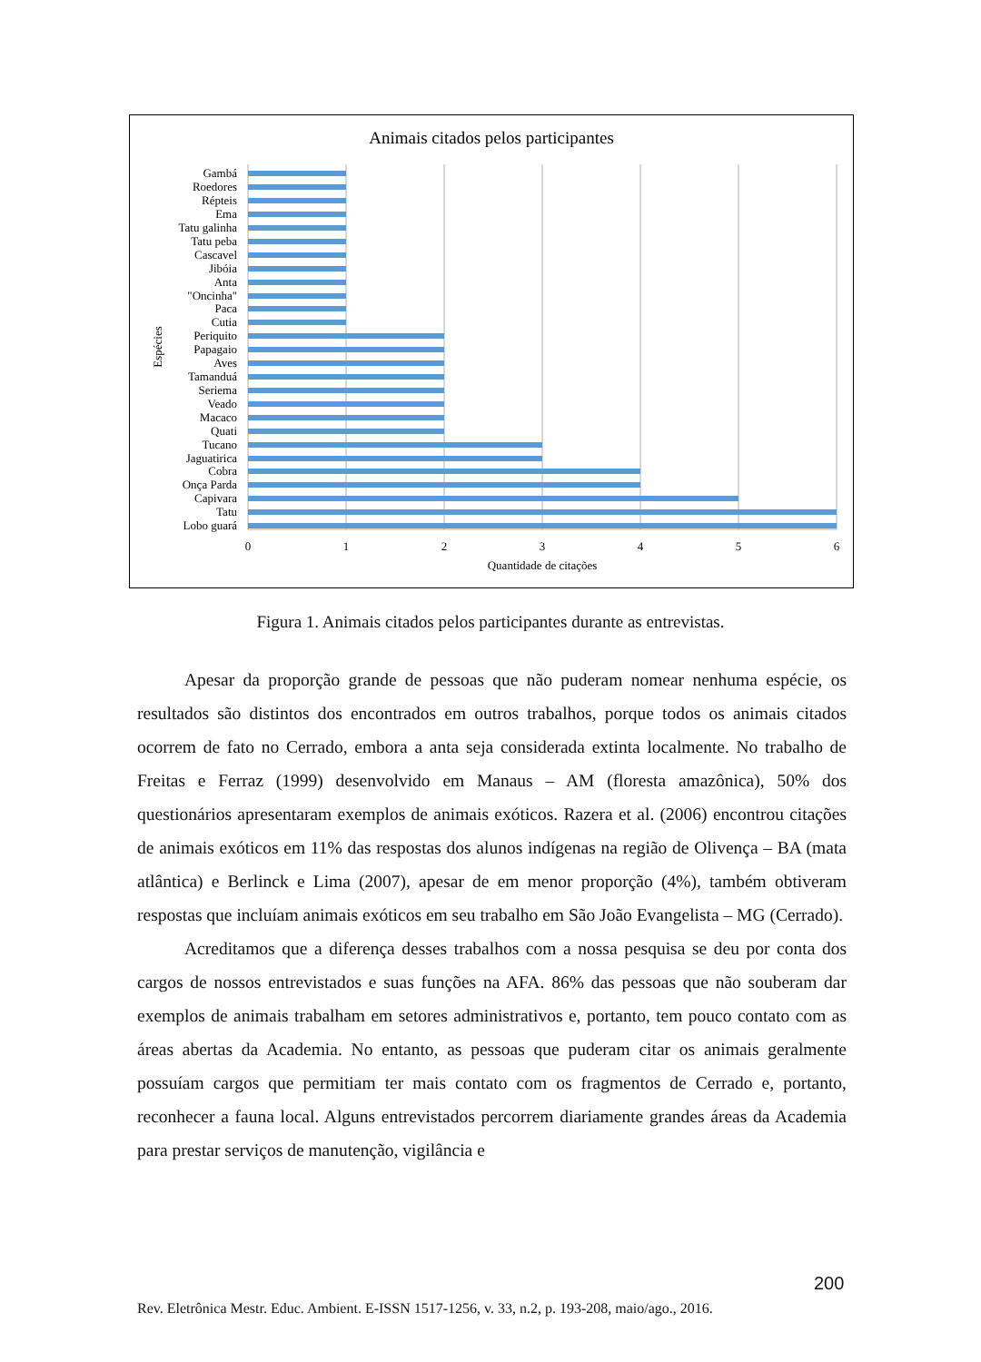Animais citados pelos participantes
Gambá
Roedores
Répteis
Ema
Tatu galinha
Tatu peba
Cascavel
Jibóia
Anta
"Oncinha"
Paca
Cutia
Periquito
Papagaio
Aves
Tamanduá
Seriema
Veado
Macaco
Quati
Tucano
Jaguatirica
Cobra
Onça Parda
Capivara
Tatu
Lobo guará
Espécies
0
1
2
3
4
5
6
Quantidade de citações
Figura 1. Animais citados pelos participantes durante as entrevistas.
Apesar da proporção grande de pessoas que não puderam nomear nenhuma espécie, os resultados são distintos dos encontrados em outros trabalhos, porque todos os animais citados ocorrem de fato no Cerrado, embora a anta seja considerada extinta localmente. No trabalho de Freitas e Ferraz (1999) desenvolvido em Manaus – AM (floresta amazônica), 50% dos questionários apresentaram exemplos de animais exóticos. Razera et al. (2006) encontrou citações de animais exóticos em 11% das respostas dos alunos indígenas na região de Olivença – BA (mata atlântica) e Berlinck e Lima (2007), apesar de em menor proporção (4%), também obtiveram respostas que incluíam animais exóticos em seu trabalho em São João Evangelista – MG (Cerrado).
Acreditamos que a diferença desses trabalhos com a nossa pesquisa se deu por conta dos cargos de nossos entrevistados e suas funções na AFA. 86% das pessoas que não souberam dar exemplos de animais trabalham em setores administrativos e, portanto, tem pouco contato com as áreas abertas da Academia. No entanto, as pessoas que puderam citar os animais geralmente possuíam cargos que permitiam ter mais contato com os fragmentos de Cerrado e, portanto, reconhecer a fauna local. Alguns entrevistados percorrem diariamente grandes áreas da Academia para prestar serviços de manutenção, vigilância e
200
Rev. Eletrônica Mestr. Educ. Ambient. E-ISSN 1517-1256, v. 33, n.2, p. 193-208, maio/ago., 2016.